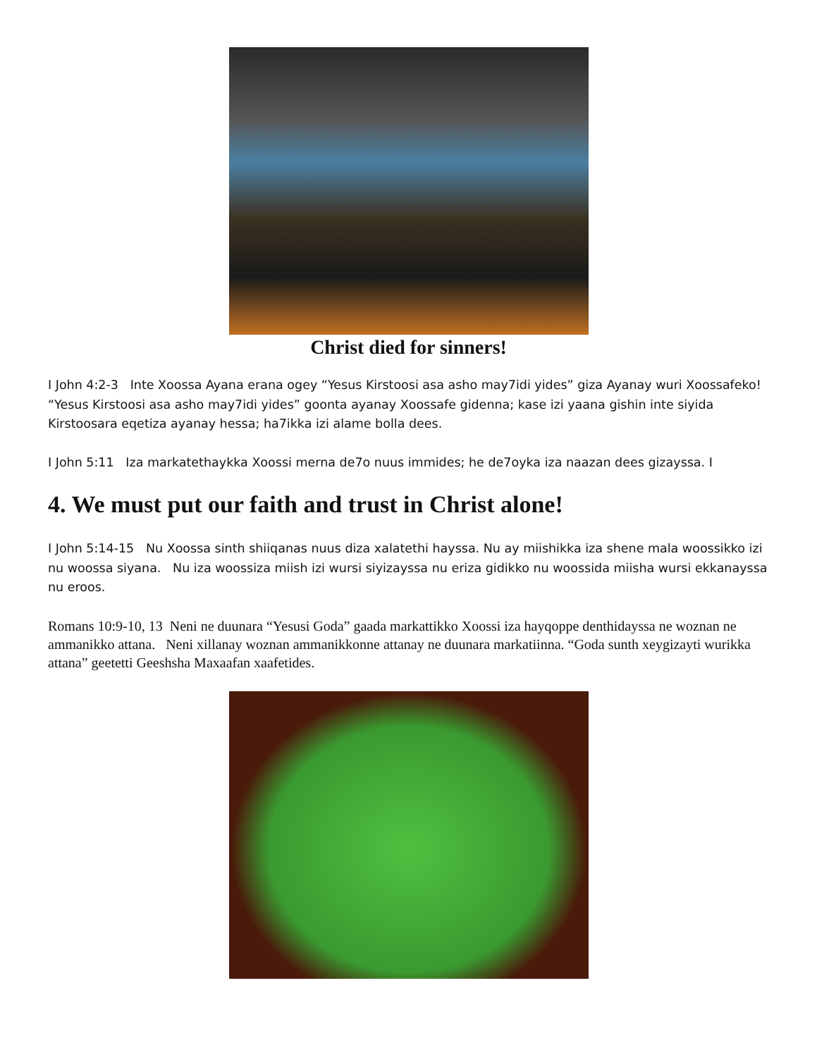Christ died for sinners!
I John 4:2-3 Inte Xoossa Ayana erana ogey “Yesus Kirstoosi asa asho may7idi yides” giza Ayanay wuri Xoossafeko! “Yesus Kirstoosi asa asho may7idi yides” goonta ayanay Xoossafe gidenna; kase izi yaana gishin inte siyida Kirstoosara eqetiza ayanay hessa; ha7ikka izi alame bolla dees.
I John 5:11 Iza markatethaykka Xoossi merna de7o nuus immides; he de7oyka iza naazan dees gizayssa. I
4. We must put our faith and trust in Christ alone!
I John 5:14-15 Nu Xoossa sinth shiiqanas nuus diza xalatethi hayssa. Nu ay miishikka iza shene mala woossikko izi nu woossa siyana. Nu iza woossiza miish izi wursi siyizayssa nu eriza gidikko nu woossida miisha wursi ekkanayssa nu eroos.
Romans 10:9-10, 13 Neni ne duunara “Yesusi Goda” gaada markattikko Xoossi iza hayqoppe denthidayssa ne woznan ne ammanikko attana. Neni xillanay woznan ammanikkonne attanay ne duunara markatiinna. “Goda sunth xeygizayti wurikka attana” geetetti Geeshsha Maxaafan xaafetides.